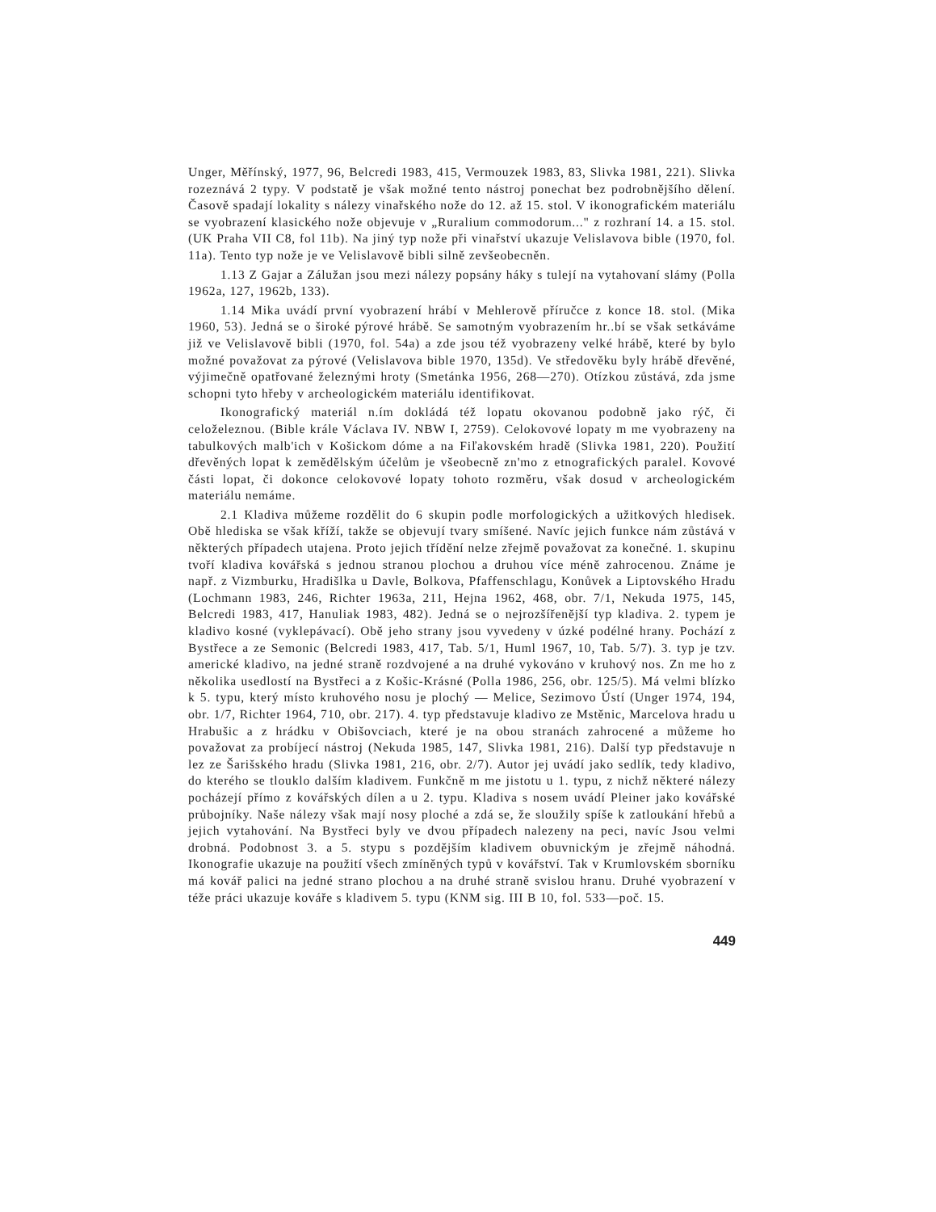Unger, Měřínský, 1977, 96, Belcredi 1983, 415, Vermouzek 1983, 83, Slivka 1981, 221). Slivka rozeznává 2 typy. V podstatě je však možné tento nástroj ponechat bez podrobnějšího dělení. Časově spadají lokality s nálezy vinařského nože do 12. až 15. stol. V ikonografickém materiálu se vyobrazení klasického nože objevuje v „Ruralium commodorum..." z rozhraní 14. a 15. stol. (UK Praha VII C8, fol 11b). Na jiný typ nože při vinařství ukazuje Velislavova bible (1970, fol. 11a). Tento typ nože je ve Velislavově bibli silně zevšeobecněn.
1.13 Z Gajar a Zálužan jsou mezi nálezy popsány háky s tulejí na vytahovaní slámy (Polla 1962a, 127, 1962b, 133).
1.14 Mika uvádí první vyobrazení hrábí v Mehlerově příručce z konce 18. stol. (Mika 1960, 53). Jedná se o široké pýrové hrábě. Se samotným vyobrazením hr..bí se však setkáváme již ve Velislavově bibli (1970, fol. 54a) a zde jsou též vyobrazeny velké hrábě, které by bylo možné považovat za pýrové (Velislavova bible 1970, 135d). Ve středověku byly hrábě dřevěné, výjimečně opatřované železnými hroty (Smetánka 1956, 268—270). Otízkou zůstává, zda jsme schopni tyto hřeby v archeologickém materiálu identifikovat.
Ikonografický materiál n.ím dokládá též lopatu okovanou podobně jako rýč, či celoželeznou. (Bible krále Václava IV. NBW I, 2759). Celokovové lopaty m me vyobrazeny na tabulkových malb'ich v Košickom dóme a na Fiľakovském hradě (Slivka 1981, 220). Použití dřevěných lopat k zemědělským účelům je všeobecně zn'mo z etnografických paralel. Kovové části lopat, či dokonce celokovové lopaty tohoto rozměru, však dosud v archeologickém materiálu nemáme.
2.1 Kladiva můžeme rozdělit do 6 skupin podle morfologických a užitkových hledisek. Obě hlediska se však kříží, takže se objevují tvary smíšené. Navíc jejich funkce nám zůstává v některých případech utajena. Proto jejich třídění nelze zřejmě považovat za konečné. 1. skupinu tvoří kladiva kovářská s jednou stranou plochou a druhou více méně zahrocenou. Známe je např. z Vizmburku, Hradišlka u Davle, Bolkova, Pfaffenschlagu, Konůvek a Liptovského Hradu (Lochmann 1983, 246, Richter 1963a, 211, Hejna 1962, 468, obr. 7/1, Nekuda 1975, 145, Belcredi 1983, 417, Hanuliak 1983, 482). Jedná se o nejrozšířenější typ kladiva. 2. typem je kladivo kosné (vyklepávací). Obě jeho strany jsou vyvedeny v úzké podélné hrany. Pochází z Bystřece a ze Semonic (Belcredi 1983, 417, Tab. 5/1, Huml 1967, 10, Tab. 5/7). 3. typ je tzv. americké kladivo, na jedné straně rozdvojené a na druhé vykováno v kruhový nos. Zn me ho z několika usedlostí na Bystřeci a z Košic-Krásné (Polla 1986, 256, obr. 125/5). Má velmi blízko k 5. typu, který místo kruhového nosu je plochý — Melice, Sezimovo Ústí (Unger 1974, 194, obr. 1/7, Richter 1964, 710, obr. 217). 4. typ představuje kladivo ze Mstěnic, Marcelova hradu u Hrabušic a z hrádku v Obišovciach, které je na obou stranách zahrocené a můžeme ho považovat za probíjecí nástroj (Nekuda 1985, 147, Slivka 1981, 216). Další typ představuje n lez ze Šarišského hradu (Slivka 1981, 216, obr. 2/7). Autor jej uvádí jako sedlík, tedy kladivo, do kterého se tlouklo dalším kladivem. Funkčně m me jistotu u 1. typu, z nichž některé nálezy pocházejí přímo z kovářských dílen a u 2. typu. Kladiva s nosem uvádí Pleiner jako kovářské průbojníky. Naše nálezy však mají nosy ploché a zdá se, že sloužily spíše k zatloukání hřebů a jejich vytahování. Na Bystřeci byly ve dvou případech nalezeny na peci, navíc Jsou velmi drobná. Podobnost 3. a 5. stypu s pozdějším kladivem obuvnickým je zřejmě náhodná. Ikonografie ukazuje na použití všech zmíněných typů v kovářství. Tak v Krumlovském sborníku má kovář palici na jedné strano plochou a na druhé straně svislou hranu. Druhé vyobrazení v téže práci ukazuje kováře s kladivem 5. typu (KNM sig. III B 10, fol. 533—poč. 15.
449